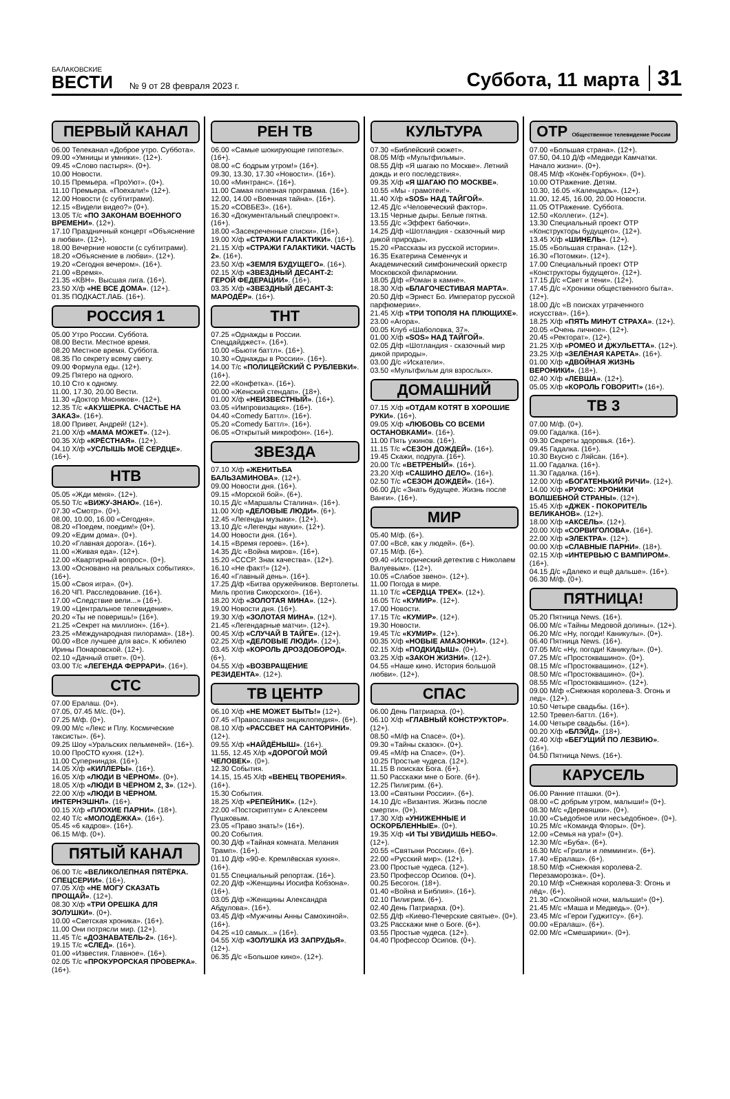БАЛАКОВСКИЕ
ВЕСТИ
№ 9 от 28 февраля 2023 г.
Суббота, 11 марта
31
ПЕРВЫЙ КАНАЛ
06.00 Телеканал «Доброе утро. Суббота».
09.00 «Умницы и умники». (12+).
09.45 «Слово пастыря». (0+).
10.00 Новости.
10.15 Премьера. «ПроУют». (0+).
11.10 Премьера. «Поехали!» (12+).
12.00 Новости (с субтитрами).
12.15 «Видели видео?» (0+).
13.05 Т/с «ПО ЗАКОНАМ ВОЕННОГО ВРЕМЕНИ». (12+).
17.10 Праздничный концерт «Объяснение в любви». (12+).
18.00 Вечерние новости (с субтитрами).
18.20 «Объяснение в любви». (12+).
19.20 «Сегодня вечером». (16+).
21.00 «Время».
21.35 «КВН». Высшая лига. (16+).
23.50 Х/ф «НЕ ВСЕ ДОМА». (12+).
01.35 ПОДКАСТ.ЛАБ. (16+).
РОССИЯ 1
05.00 Утро России. Суббота.
08.00 Вести. Местное время.
08.20 Местное время. Суббота.
08.35 По секрету всему свету.
09.00 Формула еды. (12+).
09.25 Пятеро на одного.
10.10 Сто к одному.
11.00, 17.30, 20.00 Вести.
11.30 «Доктор Мясников». (12+).
12.35 Т/с «АКУШЕРКА. СЧАСТЬЕ НА ЗАКАЗ». (16+).
18.00 Привет, Андрей! (12+).
21.00 Х/ф «МАМА МОЖЕТ». (12+).
00.35 Х/ф «КРЁСТНАЯ». (12+).
04.10 Х/ф «УСЛЫШЬ МОЁ СЕРДЦЕ». (16+).
НТВ
05.05 «Жди меня». (12+).
05.50 Т/с «ВИЖУ-ЗНАЮ». (16+).
07.30 «Смотр». (0+).
08.00, 10.00, 16.00 «Сегодня».
08.20 «Поедем, поедим!» (0+).
09.20 «Едим дома». (0+).
10.20 «Главная дорога». (16+).
11.00 «Живая еда». (12+).
12.00 «Квартирный вопрос». (0+).
13.00 «Основано на реальных событиях». (16+).
15.00 «Своя игра». (0+).
16.20 ЧП. Расследование. (16+).
17.00 «Следствие вели...» (16+).
19.00 «Центральное телевидение».
20.20 «Ты не поверишь!» (16+).
21.25 «Секрет на миллион». (16+).
23.25 «Международная пилорама». (18+).
00.00 «Все лучшее для вас». К юбилею Ирины Понаровской. (12+).
02.10 «Дачный ответ». (0+).
03.00 Т/с «ЛЕГЕНДА ФЕРРАРИ». (16+).
СТС
07.00 Ералаш. (0+).
07.05, 07.45 М/с. (0+).
07.25 М/ф. (0+).
09.00 М/с «Лекс и Плу. Космические таксисты». (6+).
09.25 Шоу «Уральских пельменей». (16+).
10.00 ПроСТО кухня. (12+).
11.00 Суперниндзя. (16+).
14.05 Х/ф «КИЛЛЕРЫ». (16+).
16.05 Х/ф «ЛЮДИ В ЧЁРНОМ». (0+).
18.05 Х/ф «ЛЮДИ В ЧЁРНОМ 2, 3». (12+).
22.00 Х/ф «ЛЮДИ В ЧЁРНОМ. ИНТЕРНЭШНЛ». (16+).
00.15 Х/ф «ПЛОХИЕ ПАРНИ». (18+).
02.40 Т/с «МОЛОДЁЖКА». (16+).
05.45 «6 кадров». (16+).
06.15 М/ф. (0+).
ПЯТЫЙ КАНАЛ
06.00 Т/с «ВЕЛИКОЛЕПНАЯ ПЯТЁРКА. СПЕЦСЕРИИ». (16+).
07.05 Х/ф «НЕ МОГУ СКАЗАТЬ ПРОЩАЙ». (12+).
08.30 Х/ф «ТРИ ОРЕШКА ДЛЯ ЗОЛУШКИ». (0+).
10.00 «Светская хроника». (16+).
11.00 Они потрясли мир. (12+).
11.45 Т/с «ДОЗНАВАТЕЛЬ-2». (16+).
19.15 Т/с «СЛЕД». (16+).
01.00 «Известия. Главное». (16+).
02.05 Т/с «ПРОКУРОРСКАЯ ПРОВЕРКА». (16+).
РЕН ТВ
06.00 «Самые шокирующие гипотезы». (16+).
08.00 «С бодрым утром!» (16+).
09.30, 13.30, 17.30 «Новости». (16+).
10.00 «Минтранс». (16+).
11.00 Самая полезная программа. (16+).
12.00, 14.00 «Военная тайна». (16+).
15.20 «СОВБЕЗ». (16+).
16.30 «Документальный спецпроект». (16+).
18.00 «Засекреченные списки». (16+).
19.00 Х/ф «СТРАЖИ ГАЛАКТИКИ». (16+).
21.15 Х/ф «СТРАЖИ ГАЛАКТИКИ. ЧАСТЬ 2». (16+).
23.50 Х/ф «ЗЕМЛЯ БУДУЩЕГО». (16+).
02.15 Х/ф «ЗВЕЗДНЫЙ ДЕСАНТ-2: ГЕРОЙ ФЕДЕРАЦИИ». (16+).
03.35 Х/ф «ЗВЕЗДНЫЙ ДЕСАНТ-3: МАРОДЁР». (16+).
ТНТ
07.25 «Однажды в России. Спецдайджест». (16+).
10.00 «Бьюти баттл». (16+).
10.30 «Однажды в России». (16+).
14.00 Т/с «ПОЛИЦЕЙСКИЙ С РУБЛЕВКИ». (16+).
22.00 «Конфетка». (16+).
00.00 «Женский стендап». (18+).
01.00 Х/ф «НЕИЗВЕСТНЫЙ». (16+).
03.05 «Импровизация». (16+).
04.40 «Comedy Баттл». (16+).
05.20 «Comedy Баттл». (16+).
06.05 «Открытый микрофон». (16+).
ЗВЕЗДА
07.10 Х/ф «ЖЕНИТЬБА БАЛЬЗАМИНОВА». (12+).
09.00 Новости дня. (16+).
09.15 «Морской бой». (6+).
10.15 Д/с «Маршалы Сталина». (16+).
11.00 Х/ф «ДЕЛОВЫЕ ЛЮДИ». (6+).
12.45 «Легенды музыки». (12+).
13.10 Д/с «Легенды науки». (12+).
14.00 Новости дня. (16+).
14.15 «Время героев». (16+).
14.35 Д/с «Война миров». (16+).
15.20 «СССР. Знак качества». (12+).
16.10 «Не факт!» (12+).
16.40 «Главный день». (16+).
17.25 Д/ф «Битва оружейников. Вертолеты. Миль против Сикорского». (16+).
18.20 Х/ф «ЗОЛОТАЯ МИНА». (12+).
19.00 Новости дня. (16+).
19.30 Х/ф «ЗОЛОТАЯ МИНА». (12+).
21.45 «Легендарные матчи». (12+).
00.45 Х/ф «СЛУЧАЙ В ТАЙГЕ». (12+).
02.25 Х/ф «ДЕЛОВЫЕ ЛЮДИ». (12+).
03.45 Х/ф «КОРОЛЬ ДРОЗДОБОРОД». (6+).
04.55 Х/ф «ВОЗВРАЩЕНИЕ РЕЗИДЕНТА». (12+).
ТВ ЦЕНТР
06.10 Х/ф «НЕ МОЖЕТ БЫТЬ!» (12+).
07.45 «Православная энциклопедия». (6+).
08.10 Х/ф «РАССВЕТ НА САНТОРИНИ». (12+).
09.55 Х/ф «НАЙДЁНЫШ». (16+).
11.55, 12.45 Х/ф «ДОРОГОЙ МОЙ ЧЕЛОВЕК». (0+).
12.30 События.
14.15, 15.45 Х/ф «ВЕНЕЦ ТВОРЕНИЯ». (16+).
15.30 События.
18.25 Х/ф «РЕПЕЙНИК». (12+).
22.00 «Постскриптум» с Алексеем Пушковым.
23.05 «Право знать!» (16+).
00.20 События.
00.30 Д/ф «Тайная комната. Мелания Трамп». (16+).
01.10 Д/ф «90-е. Кремлёвская кухня». (16+).
01.55 Специальный репортаж. (16+).
02.20 Д/ф «Женщины Иосифа Кобзона». (16+).
03.05 Д/ф «Женщины Александра Абдулова». (16+).
03.45 Д/ф «Мужчины Анны Самохиной». (16+).
04.25 «10 самых...» (16+).
04.55 Х/ф «ЗОЛУШКА ИЗ ЗАПРУДЬЯ». (12+).
06.35 Д/с «Большое кино». (12+).
КУЛЬТУРА
07.30 «Библейский сюжет».
08.05 М/ф «Мультфильмы».
08.55 Д/ф «Я шагаю по Москве». Летний дождь и его последствия».
09.35 Х/ф «Я ШАГАЮ ПО МОСКВЕ».
10.55 «Мы - грамотеи!».
11.40 Х/ф «SOS» НАД ТАЙГОЙ».
12.45 Д/с «Человеческий фактор».
13.15 Черные дыры. Белые пятна.
13.55 Д/с «Эффект бабочки».
14.25 Д/ф «Шотландия - сказочный мир дикой природы».
15.20 «Рассказы из русской истории».
16.35 Екатерина Семенчук и Академический симфонический оркестр Московской филармонии.
18.05 Д/ф «Роман в камне».
18.30 Х/ф «БЛАГОЧЕСТИВАЯ МАРТА».
20.50 Д/ф «Эрнест Бо. Император русской парфюмерии».
21.45 Х/ф «ТРИ ТОПОЛЯ НА ПЛЮЩИХЕ».
23.00 «Агора».
00.05 Клуб «Шаболовка, 37».
01.00 Х/ф «SOS» НАД ТАЙГОЙ».
02.05 Д/ф «Шотландия - сказочный мир дикой природы».
03.00 Д/с «Искатели».
03.50 «Мультфильм для взрослых».
ДОМАШНИЙ
07.15 Х/ф «ОТДАМ КОТЯТ В ХОРОШИЕ РУКИ». (16+).
09.05 Х/ф «ЛЮБОВЬ СО ВСЕМИ ОСТАНОВКАМИ». (16+).
11.00 Пять ужинов. (16+).
11.15 Т/с «СЕЗОН ДОЖДЕЙ». (16+).
19.45 Скажи, подруга. (16+).
20.00 Т/с «ВЕТРЕНЫЙ». (16+).
23.20 Х/ф «САШИНО ДЕЛО». (16+).
02.50 Т/с «СЕЗОН ДОЖДЕЙ». (16+).
06.00 Д/с «Знать будущее. Жизнь после Ванги». (16+).
МИР
05.40 М/ф. (6+).
07.00 «Всё, как у людей». (6+).
07.15 М/ф. (6+).
09.40 «Исторический детектив с Николаем Валуевым». (12+).
10.05 «Слабое звено». (12+).
11.00 Погода в мире.
11.10 Т/с «СЕРДЦА ТРЕХ». (12+).
16.05 Т/с «КУМИР». (12+).
17.00 Новости.
17.15 Т/с «КУМИР». (12+).
19.30 Новости.
19.45 Т/с «КУМИР». (12+).
00.35 Х/ф «НОВЫЕ АМАЗОНКИ». (12+).
02.15 Х/ф «ПОДКИДЫШ». (0+).
03.25 Х/ф «ЗАКОН ЖИЗНИ». (12+).
04.55 «Наше кино. История большой любви». (12+).
СПАС
06.00 День Патриарха. (0+).
06.10 Х/ф «ГЛАВНЫЙ КОНСТРУКТОР». (12+).
08.50 «М/ф на Спасе». (0+).
09.30 «Тайны сказок». (0+).
09.45 «М/ф на Спасе». (0+).
10.25 Простые чудеса. (12+).
11.15 В поисках Бога. (6+).
11.50 Расскажи мне о Боге. (6+).
12.25 Пилигрим. (6+).
13.00 «Святыни России». (6+).
14.10 Д/с «Византия. Жизнь после смерти». (0+).
17.30 Х/ф «УНИЖЕННЫЕ И ОСКОРБЛЕННЫЕ». (0+).
19.35 Х/ф «И ТЫ УВИДИШЬ НЕБО». (12+).
20.55 «Святыни России». (6+).
22.00 «Русский мир». (12+).
23.00 Простые чудеса. (12+).
23.50 Профессор Осипов. (0+).
00.25 Бесогон. (18+).
01.40 «Война и Библия». (16+).
02.10 Пилигрим. (6+).
02.40 День Патриарха. (0+).
02.55 Д/ф «Киево-Печерские святые». (0+).
03.25 Расскажи мне о Боге. (6+).
03.55 Простые чудеса. (12+).
04.40 Профессор Осипов. (0+).
ОТР Общественное телевидение России
07.00 «Большая страна». (12+).
07.50, 04.10 Д/ф «Медведи Камчатки. Начало жизни». (0+).
08.45 М/ф «Конёк-Горбунок». (0+).
10.00 ОТРажение. Детям.
10.30, 16.05 «Календарь». (12+).
11.00, 12.45, 16.00, 20.00 Новости.
11.05 ОТРажение. Суббота.
12.50 «Коллеги». (12+).
13.30 Специальный проект ОТР «Конструкторы будущего». (12+).
13.45 Х/ф «ШИНЕЛЬ». (12+).
15.05 «Большая страна». (12+).
16.30 «Потомки». (12+).
17.00 Специальный проект ОТР «Конструкторы будущего». (12+).
17.15 Д/с «Свет и тени». (12+).
17.45 Д/с «Хроники общественного быта». (12+).
18.00 Д/с «В поисках утраченного искусства». (16+).
18.25 Х/ф «ПЯТЬ МИНУТ СТРАХА». (12+).
20.05 «Очень личное». (12+).
20.45 «Ректорат». (12+).
21.25 Х/ф «РОМЕО И ДЖУЛЬЕТТА». (12+).
23.25 Х/ф «ЗЕЛЁНАЯ КАРЕТА». (16+).
01.00 Х/ф «ДВОЙНАЯ ЖИЗНЬ ВЕРОНИКИ». (18+).
02.40 Х/ф «ЛЕВША». (12+).
05.05 Х/ф «КОРОЛЬ ГОВОРИТ!» (16+).
ТВ 3
07.00 М/ф. (0+).
09.00 Гадалка. (16+).
09.30 Секреты здоровья. (16+).
09.45 Гадалка. (16+).
10.30 Вкусно с Ляйсан. (16+).
11.00 Гадалка. (16+).
11.30 Гадалка. (16+).
12.00 Х/ф «БОГАТЕНЬКИЙ РИЧИ». (12+).
14.00 Х/ф «РУФУС: ХРОНИКИ ВОЛШЕБНОЙ СТРАНЫ». (12+).
15.45 Х/ф «ДЖЕК - ПОКОРИТЕЛЬ ВЕЛИКАНОВ». (12+).
18.00 Х/ф «АКСЕЛЬ». (12+).
20.00 Х/ф «СОРВИГОЛОВА». (16+).
22.00 Х/ф «ЭЛЕКТРА». (12+).
00.00 Х/ф «СЛАВНЫЕ ПАРНИ». (18+).
02.15 Х/ф «ИНТЕРВЬЮ С ВАМПИРОМ». (16+).
04.15 Д/с «Далеко и ещё дальше». (16+).
06.30 М/ф. (0+).
ПЯТНИЦА!
05.20 Пятница News. (16+).
06.00 М/с «Тайны Медовой долины». (12+).
06.20 М/с «Ну, погоди! Каникулы». (0+).
06.40 Пятница News. (16+).
07.05 М/с «Ну, погоди! Каникулы». (0+).
07.25 М/с «Простоквашино». (0+).
08.15 М/с «Простоквашино». (12+).
08.50 М/с «Простоквашино». (0+).
08.55 М/с «Простоквашино». (12+).
09.00 М/ф «Снежная королева-3. Огонь и лед». (12+).
10.50 Четыре свадьбы. (16+).
12.50 Тревел-баттл. (16+).
14.00 Четыре свадьбы. (16+).
00.20 Х/ф «БЛЭЙД». (18+).
02.40 Х/ф «БЕГУЩИЙ ПО ЛЕЗВИЮ». (16+).
04.50 Пятница News. (16+).
КАРУСЕЛЬ
06.00 Ранние пташки. (0+).
08.00 «С добрым утром, малыши!» (0+).
08.30 М/с «Деревяшки». (0+).
10.00 «Съедобное или несъедобное». (0+).
10.25 М/с «Команда Флоры». (0+).
12.00 «Семья на ура!» (0+).
12.30 М/с «Буба». (6+).
16.30 М/с «Гризли и лемминги». (6+).
17.40 «Ералаш». (6+).
18.50 М/ф «Снежная королева-2. Перезаморозка». (0+).
20.10 М/ф «Снежная королева-3: Огонь и лёд». (6+).
21.30 «Спокойной ночи, малыши!» (0+).
21.45 М/с «Маша и Медведь». (0+).
23.45 М/с «Герои Гуджитсу». (6+).
00.00 «Ералаш». (6+).
02.00 М/с «Смешарики». (0+).